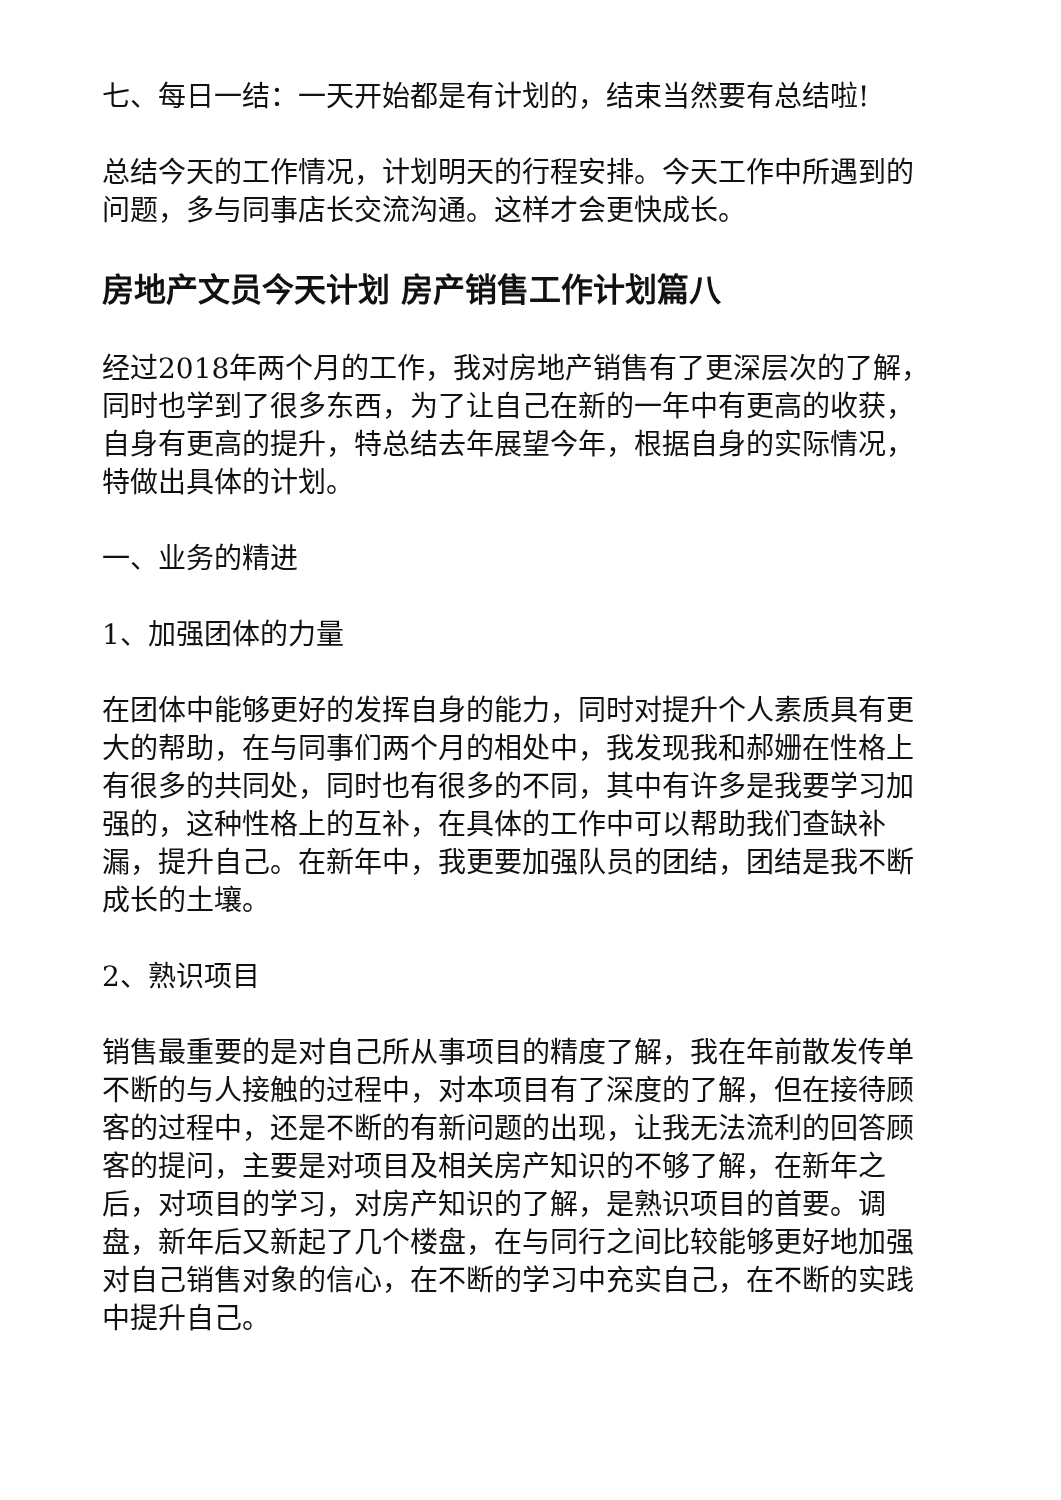七、每日一结：一天开始都是有计划的，结束当然要有总结啦!
总结今天的工作情况，计划明天的行程安排。今天工作中所遇到的问题，多与同事店长交流沟通。这样才会更快成长。
房地产文员今天计划 房产销售工作计划篇八
经过2018年两个月的工作，我对房地产销售有了更深层次的了解，同时也学到了很多东西，为了让自己在新的一年中有更高的收获，自身有更高的提升，特总结去年展望今年，根据自身的实际情况，特做出具体的计划。
一、业务的精进
1、加强团体的力量
在团体中能够更好的发挥自身的能力，同时对提升个人素质具有更大的帮助，在与同事们两个月的相处中，我发现我和郝姗在性格上有很多的共同处，同时也有很多的不同，其中有许多是我要学习加强的，这种性格上的互补，在具体的工作中可以帮助我们查缺补漏，提升自己。在新年中，我更要加强队员的团结，团结是我不断成长的土壤。
2、熟识项目
销售最重要的是对自己所从事项目的精度了解，我在年前散发传单不断的与人接触的过程中，对本项目有了深度的了解，但在接待顾客的过程中，还是不断的有新问题的出现，让我无法流利的回答顾客的提问，主要是对项目及相关房产知识的不够了解，在新年之后，对项目的学习，对房产知识的了解，是熟识项目的首要。调盘，新年后又新起了几个楼盘，在与同行之间比较能够更好地加强对自己销售对象的信心，在不断的学习中充实自己，在不断的实践中提升自己。